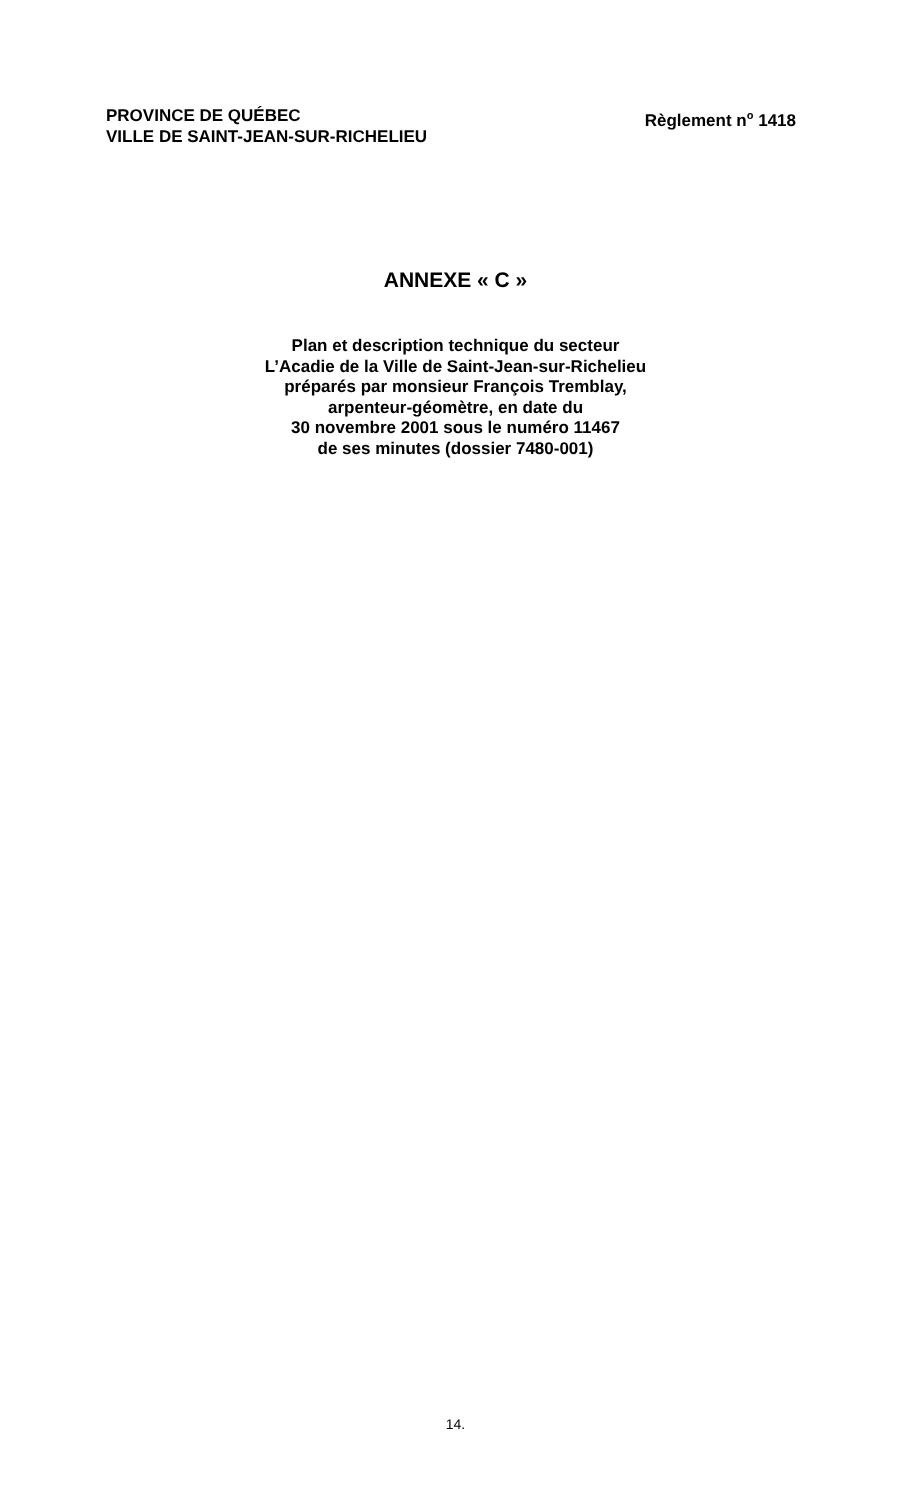PROVINCE DE QUÉBEC
VILLE DE SAINT-JEAN-SUR-RICHELIEU
Règlement n<sup>o</sup> 1418
ANNEXE « C »
Plan et description technique du secteur
L’Acadie de la Ville de Saint-Jean-sur-Richelieu
préparés par monsieur François Tremblay,
arpenteur-géomètre, en date du
30 novembre 2001 sous le numéro 11467
de ses minutes (dossier 7480-001)
14.